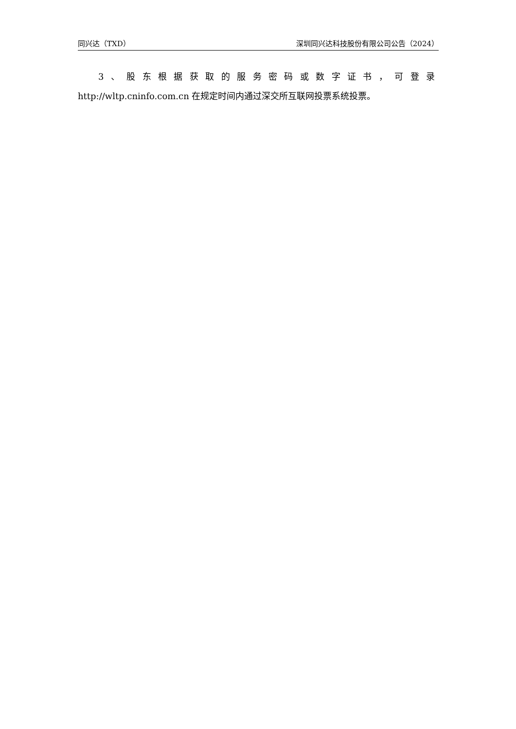同兴达（TXD） 深圳同兴达科技股份有限公司公告（2024）
3、股东根据获取的服务密码或数字证书，可登录
http://wltp.cninfo.com.cn 在规定时间内通过深交所互联网投票系统投票。